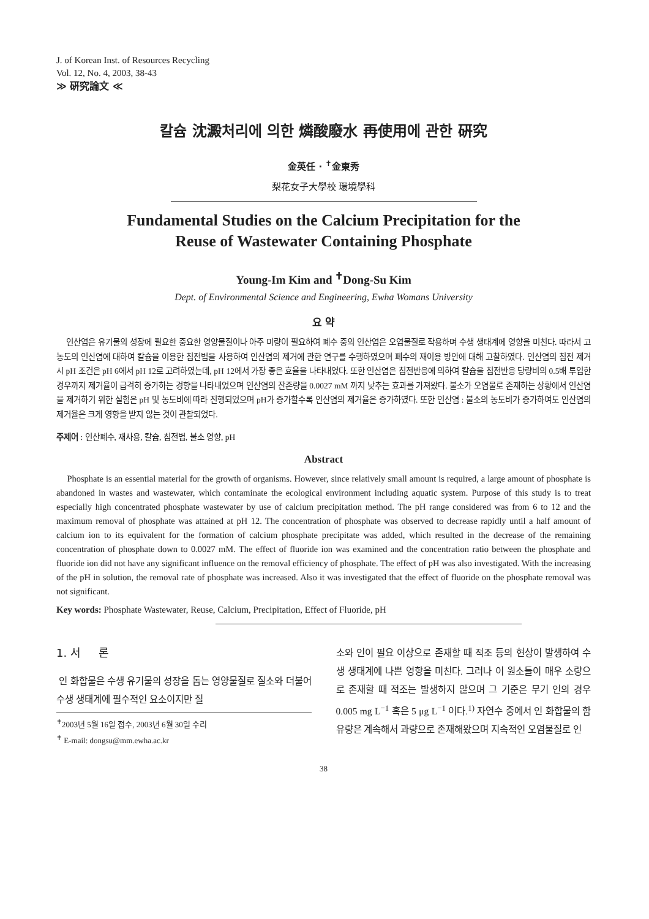J. of Korean Inst. of Resources Recycling
Vol. 12, No. 4, 2003, 38-43
≫ 硏究論文 ≪
칼슘 沈澱처리에 의한 燐酸廢水 再使用에 관한 硏究
金英任 · <sup>✝</sup>金東秀
梨花女子大學校 環境學科
Fundamental Studies on the Calcium Precipitation for the
Reuse of Wastewater Containing Phosphate
Young-Im Kim and <sup>✝</sup>Dong-Su Kim
Dept. of Environmental Science and Engineering, Ewha Womans University
요 약
인산염은 유기물의 성장에 필요한 중요한 영양물질이나 아주 미량이 필요하여 폐수 중의 인산염은 오염물질로 작용하며 수생 생태계에 영향을 미친다. 따라서 고농도의 인산염에 대하여 칼슘을 이용한 침전법을 사용하여 인산염의 제거에 관한 연구를 수행하였으며 폐수의 재이용 방안에 대해 고찰하였다. 인산염의 침전 제거 시 pH 조건은 pH 6에서 pH 12로 고려하였는데, pH 12에서 가장 좋은 효율을 나타내었다. 또한 인산염은 침전반응에 의하여 칼슘을 침전반응 당량비의 0.5배 투입한 경우까지 제거율이 급격히 증가하는 경향을 나타내었으며 인산염의 잔존량을 0.0027 mM 까지 낮추는 효과를 가져왔다. 불소가 오염물로 존재하는 상황에서 인산염을 제거하기 위한 실험은 pH 및 농도비에 따라 진행되었으며 pH가 증가할수록 인산염의 제거율은 증가하였다. 또한 인산염 : 불소의 농도비가 증가하여도 인산염의 제거율은 크게 영향을 받지 않는 것이 관찰되었다.
주제어 : 인산폐수, 재사용, 칼슘, 침전법, 불소 영향, pH
Abstract
Phosphate is an essential material for the growth of organisms. However, since relatively small amount is required, a large amount of phosphate is abandoned in wastes and wastewater, which contaminate the ecological environment including aquatic system. Purpose of this study is to treat especially high concentrated phosphate wastewater by use of calcium precipitation method. The pH range considered was from 6 to 12 and the maximum removal of phosphate was attained at pH 12. The concentration of phosphate was observed to decrease rapidly until a half amount of calcium ion to its equivalent for the formation of calcium phosphate precipitate was added, which resulted in the decrease of the remaining concentration of phosphate down to 0.0027 mM. The effect of fluoride ion was examined and the concentration ratio between the phosphate and fluoride ion did not have any significant influence on the removal efficiency of phosphate. The effect of pH was also investigated. With the increasing of the pH in solution, the removal rate of phosphate was increased. Also it was investigated that the effect of fluoride on the phosphate removal was not significant.
Key words: Phosphate Wastewater, Reuse, Calcium, Precipitation, Effect of Fluoride, pH
1. 서 론
인 화합물은 수생 유기물의 성장을 돕는 영양물질로 질소와 더불어 수생 생태계에 필수적인 요소이지만 질
<sup>✝</sup>2003년 5월 16일 접수, 2003년 6월 30일 수리
<sup>✝</sup> E-mail: dongsu@mm.ewha.ac.kr
소와 인이 필요 이상으로 존재할 때 적조 등의 현상이 발생하여 수생 생태계에 나쁜 영향을 미친다. 그러나 이 원소들이 매우 소량으로 존재할 때 적조는 발생하지 않으며 그 기준은 무기 인의 경우 0.005 mg L<sup>−1</sup> 혹은 5 μg L<sup>−1</sup> 이다.<sup>1)</sup> 자연수 중에서 인 화합물의 함유량은 계속해서 과량으로 존재해왔으며 지속적인 오염물질로 인
38